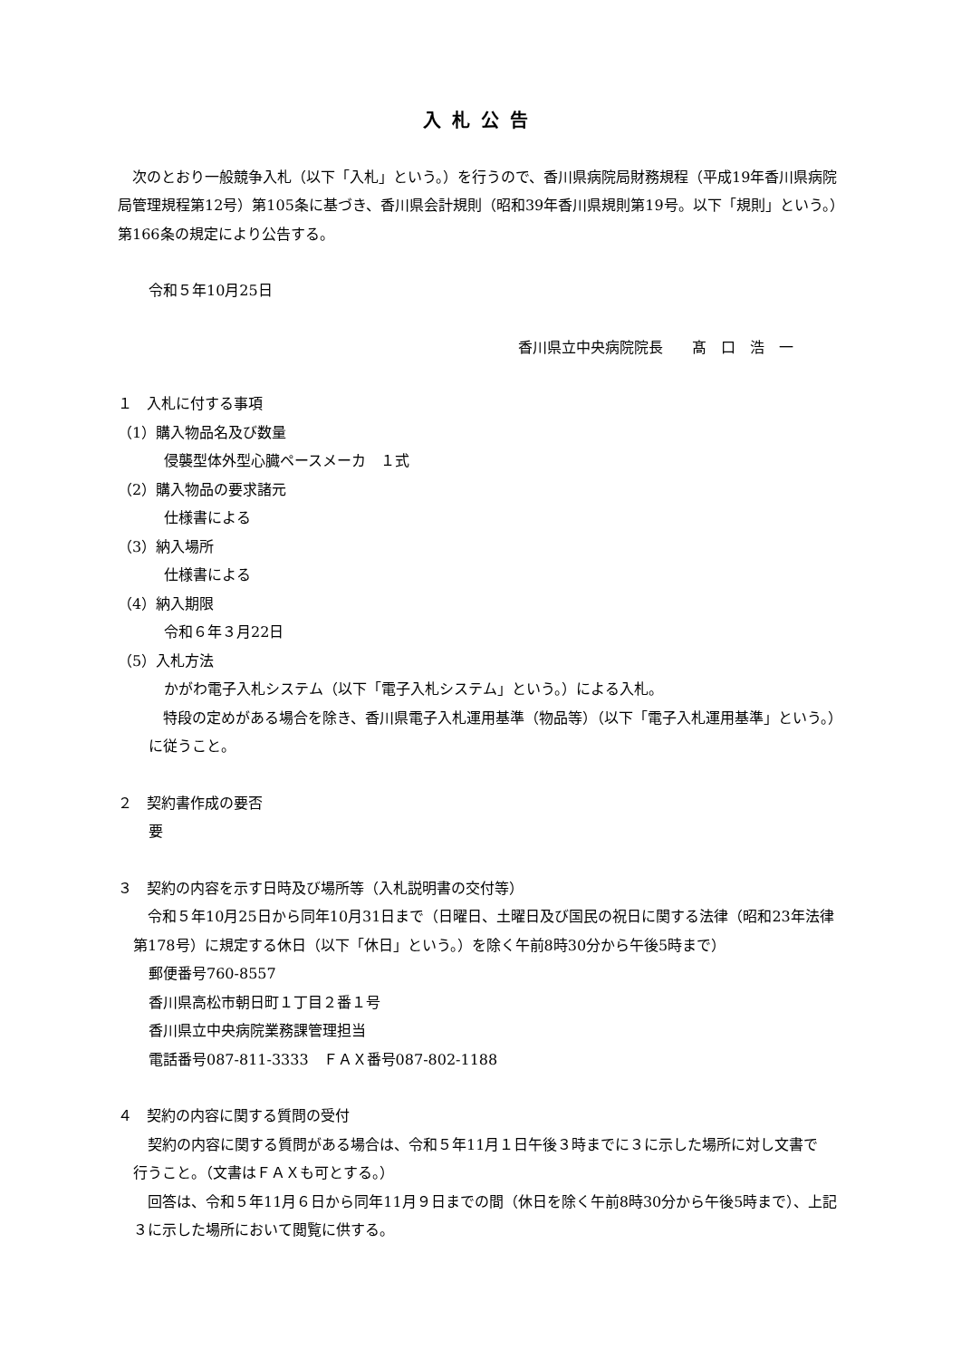入札公告
　次のとおり一般競争入札（以下「入札」という。）を行うので、香川県病院局財務規程（平成19年香川県病院局管理規程第12号）第105条に基づき、香川県会計規則（昭和39年香川県規則第19号。以下「規則」という。）第166条の規定により公告する。
令和５年10月25日
香川県立中央病院院長　　髙　口　浩　一
１　入札に付する事項
（1）購入物品名及び数量
侵襲型体外型心臓ペースメーカ　１式
（2）購入物品の要求諸元
仕様書による
（3）納入場所
仕様書による
（4）納入期限
令和６年３月22日
（5）入札方法
かがわ電子入札システム（以下「電子入札システム」という。）による入札。
　特段の定めがある場合を除き、香川県電子入札運用基準（物品等）（以下「電子入札運用基準」という。）に従うこと。
２　契約書作成の要否
要
３　契約の内容を示す日時及び場所等（入札説明書の交付等）
　令和５年10月25日から同年10月31日まで（日曜日、土曜日及び国民の祝日に関する法律（昭和23年法律第178号）に規定する休日（以下「休日」という。）を除く午前8時30分から午後5時まで）
郵便番号760-8557
香川県高松市朝日町１丁目２番１号
香川県立中央病院業務課管理担当
電話番号087-811-3333　ＦＡＸ番号087-802-1188
４　契約の内容に関する質問の受付
　契約の内容に関する質問がある場合は、令和５年11月１日午後３時までに３に示した場所に対し文書で　行うこと。（文書はＦＡＸも可とする。）
　回答は、令和５年11月６日から同年11月９日までの間（休日を除く午前8時30分から午後5時まで）、上記３に示した場所において閲覧に供する。